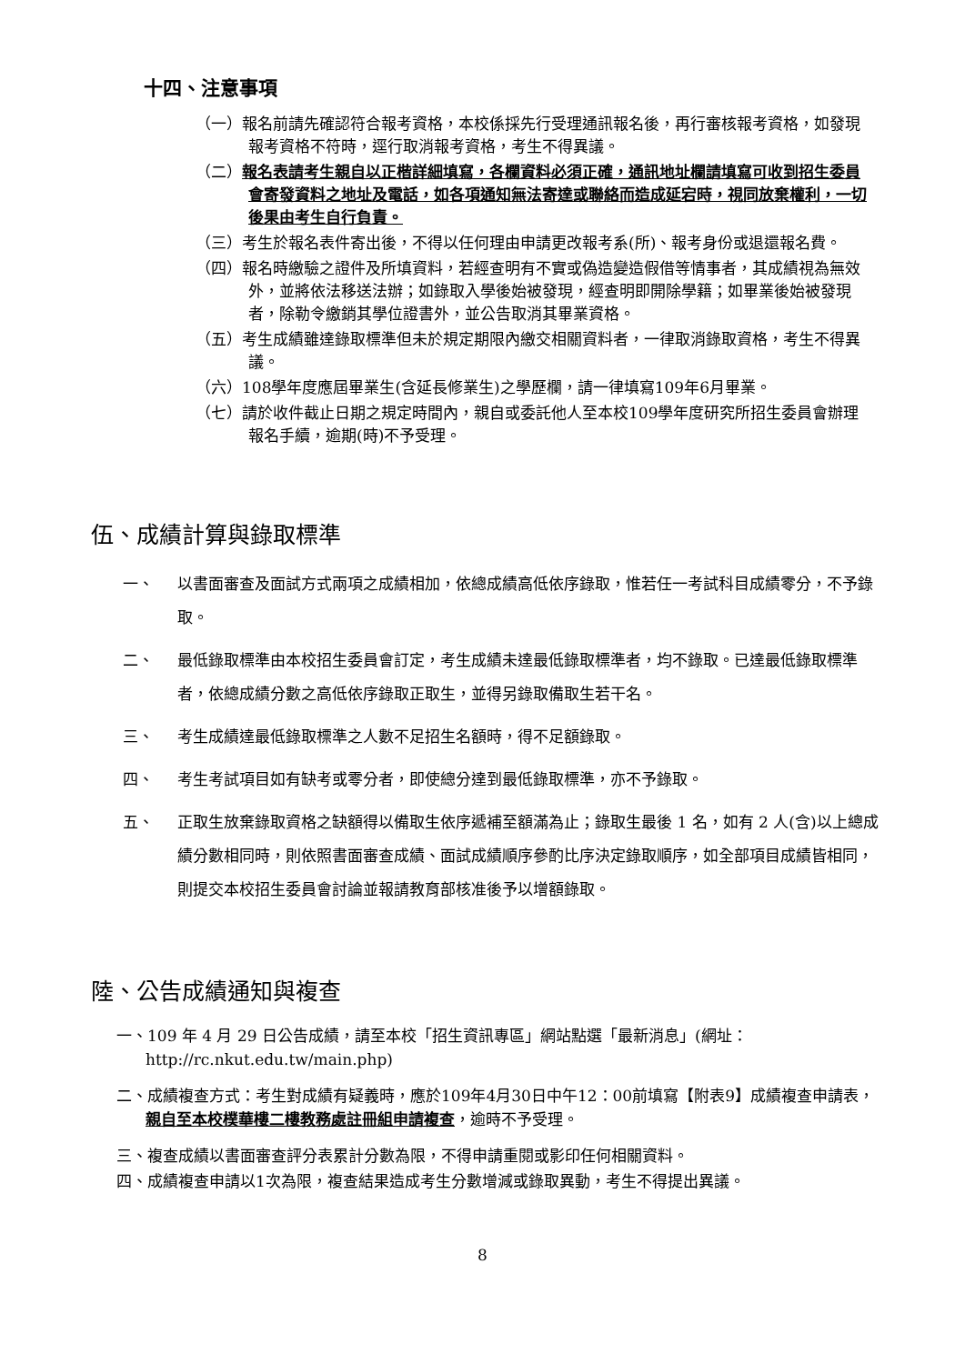十四、注意事項
（一）報名前請先確認符合報考資格，本校係採先行受理通訊報名後，再行審核報考資格，如發現報考資格不符時，逕行取消報考資格，考生不得異議。
（二）報名表請考生親自以正楷詳細填寫，各欄資料必須正確，通訊地址欄請填寫可收到招生委員會寄發資料之地址及電話，如各項通知無法寄達或聯絡而造成延宕時，視同放棄權利，一切後果由考生自行負責。
（三）考生於報名表件寄出後，不得以任何理由申請更改報考系(所)、報考身份或退還報名費。
（四）報名時繳驗之證件及所填資料，若經查明有不實或偽造變造假借等情事者，其成績視為無效外，並將依法移送法辦；如錄取入學後始被發現，經查明即開除學籍；如畢業後始被發現者，除勒令繳銷其學位證書外，並公告取消其畢業資格。
（五）考生成績雖達錄取標準但未於規定期限內繳交相關資料者，一律取消錄取資格，考生不得異議。
（六）108學年度應屆畢業生(含延長修業生)之學歷欄，請一律填寫109年6月畢業。
（七）請於收件截止日期之規定時間內，親自或委託他人至本校109學年度研究所招生委員會辦理報名手續，逾期(時)不予受理。
伍、成績計算與錄取標準
一、 以書面審查及面試方式兩項之成績相加，依總成績高低依序錄取，惟若任一考試科目成績零分，不予錄取。
二、 最低錄取標準由本校招生委員會訂定，考生成績未達最低錄取標準者，均不錄取。已達最低錄取標準者，依總成績分數之高低依序錄取正取生，並得另錄取備取生若干名。
三、 考生成績達最低錄取標準之人數不足招生名額時，得不足額錄取。
四、 考生考試項目如有缺考或零分者，即使總分達到最低錄取標準，亦不予錄取。
五、 正取生放棄錄取資格之缺額得以備取生依序遞補至額滿為止；錄取生最後 1 名，如有 2 人(含)以上總成績分數相同時，則依照書面審查成績、面試成績順序參酌比序決定錄取順序，如全部項目成績皆相同，則提交本校招生委員會討論並報請教育部核准後予以增額錄取。
陸、公告成績通知與複查
一、109 年 4 月 29 日公告成績，請至本校「招生資訊專區」網站點選「最新消息」(網址：http://rc.nkut.edu.tw/main.php)
二、成績複查方式：考生對成績有疑義時，應於109年4月30日中午12：00前填寫【附表9】成績複查申請表，親自至本校樸華樓二樓教務處註冊組申請複查，逾時不予受理。
三、複查成績以書面審查評分表累計分數為限，不得申請重閱或影印任何相關資料。
四、成績複查申請以1次為限，複查結果造成考生分數增減或錄取異動，考生不得提出異議。
8